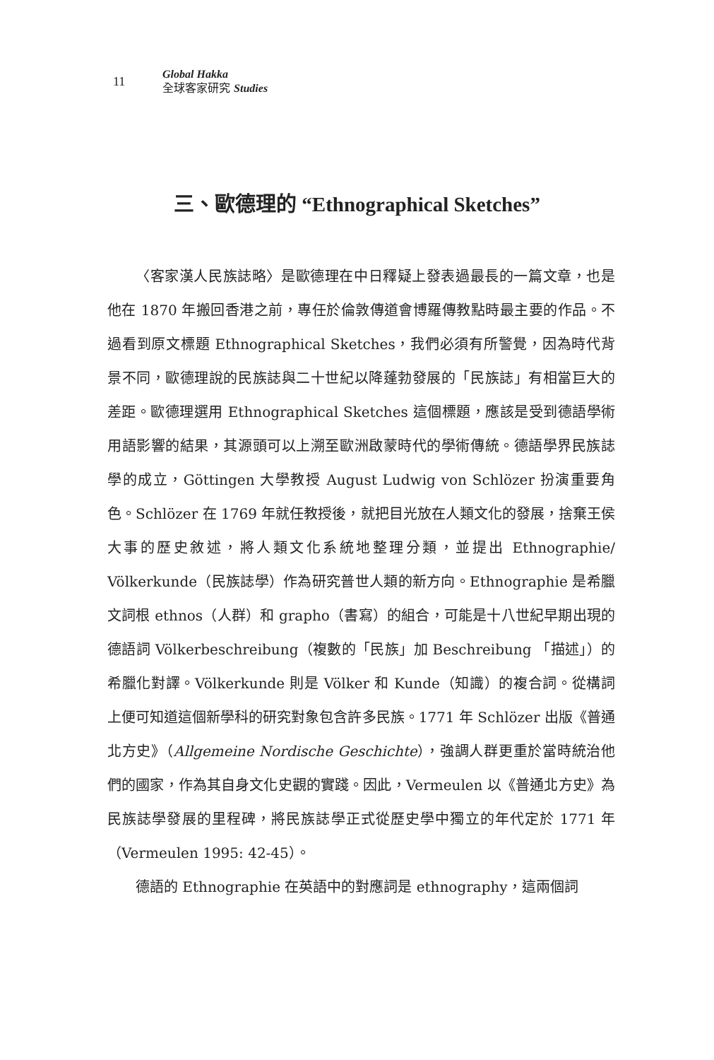11
Global Hakka
全球客家研究 Studies
三、歐德理的 “Ethnographical Sketches”
〈客家漢人民族誌略〉是歐德理在中日釋疑上發表過最長的一篇文章，也是他在 1870 年搬回香港之前，專任於倫敦傳道會博羅傳教點時最主要的作品。不過看到原文標題 Ethnographical Sketches，我們必須有所警覺，因為時代背景不同，歐德理說的民族誌與二十世紀以降蓬勃發展的「民族誌」有相當巨大的差距。歐德理選用 Ethnographical Sketches 這個標題，應該是受到德語學術用語影響的結果，其源頭可以上溯至歐洲啟蒙時代的學術傳統。德語學界民族誌學的成立，Göttingen 大學教授 August Ludwig von Schlözer 扮演重要角色。Schlözer 在 1769 年就任教授後，就把目光放在人類文化的發展，捨棄王侯大事的歷史敘述，將人類文化系統地整理分類，並提出 Ethnographie/ Völkerkunde（民族誌學）作為研究普世人類的新方向。Ethnographie 是希臘文詞根 ethnos（人群）和 grapho（書寫）的組合，可能是十八世紀早期出現的德語詞 Völkerbeschreibung（複數的「民族」加 Beschreibung 「描述」）的希臘化對譯。Völkerkunde 則是 Völker 和 Kunde（知識）的複合詞。從構詞上便可知道這個新學科的研究對象包含許多民族。1771 年 Schlözer 出版《普通北方史》（Allgemeine Nordische Geschichte），強調人群更重於當時統治他們的國家，作為其自身文化史觀的實踐。因此，Vermeulen 以《普通北方史》為民族誌學發展的里程碑，將民族誌學正式從歷史學中獨立的年代定於 1771 年（Vermeulen 1995: 42-45）。
德語的 Ethnographie 在英語中的對應詞是 ethnography，這兩個詞